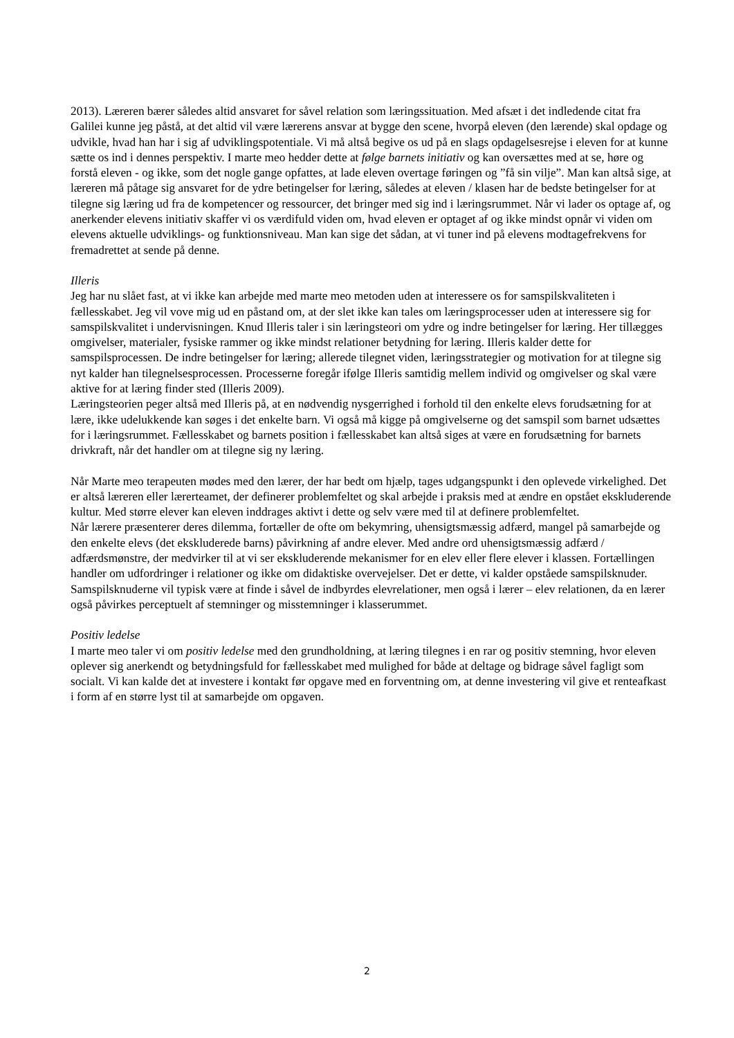2013). Læreren bærer således altid ansvaret for såvel relation som læringssituation. Med afsæt i det indledende citat fra Galilei kunne jeg påstå, at det altid vil være lærerens ansvar at bygge den scene, hvorpå eleven (den lærende) skal opdage og udvikle, hvad han har i sig af udviklingspotentiale. Vi må altså begive os ud på en slags opdagelsesrejse i eleven for at kunne sætte os ind i dennes perspektiv. I marte meo hedder dette at følge barnets initiativ og kan oversættes med at se, høre og forstå eleven - og ikke, som det nogle gange opfattes, at lade eleven overtage føringen og ”få sin vilje”. Man kan altså sige, at læreren må påtage sig ansvaret for de ydre betingelser for læring, således at eleven / klasen har de bedste betingelser for at tilegne sig læring ud fra de kompetencer og ressourcer, det bringer med sig ind i læringsrummet. Når vi lader os optage af, og anerkender elevens initiativ skaffer vi os værdifuld viden om, hvad eleven er optaget af og ikke mindst opnår vi viden om elevens aktuelle udviklings- og funktionsniveau. Man kan sige det sådan, at vi tuner ind på elevens modtagefrekvens for fremadrettet at sende på denne.
Illeris
Jeg har nu slået fast, at vi ikke kan arbejde med marte meo metoden uden at interessere os for samspilskvaliteten i fællesskabet. Jeg vil vove mig ud en påstand om, at der slet ikke kan tales om læringsprocesser uden at interessere sig for samspilskvalitet i undervisningen. Knud Illeris taler i sin læringsteori om ydre og indre betingelser for læring. Her tillægges omgivelser, materialer, fysiske rammer og ikke mindst relationer betydning for læring. Illeris kalder dette for samspilsprocessen. De indre betingelser for læring; allerede tilegnet viden, læringsstrategier og motivation for at tilegne sig nyt kalder han tilegnelsesprocessen. Processerne foregår ifølge Illeris samtidig mellem individ og omgivelser og skal være aktive for at læring finder sted (Illeris 2009).
Læringsteorien peger altså med Illeris på, at en nødvendig nysgerrighed i forhold til den enkelte elevs forudsætning for at lære, ikke udelukkende kan søges i det enkelte barn. Vi også må kigge på omgivelserne og det samspil som barnet udsættes for i læringsrummet. Fællesskabet og barnets position i fællesskabet kan altså siges at være en forudsætning for barnets drivkraft, når det handler om at tilegne sig ny læring.
Når Marte meo terapeuten mødes med den lærer, der har bedt om hjælp, tages udgangspunkt i den oplevede virkelighed. Det er altså læreren eller lærerteamet, der definerer problemfeltet og skal arbejde i praksis med at ændre en opstået ekskluderende kultur. Med større elever kan eleven inddrages aktivt i dette og selv være med til at definere problemfeltet.
Når lærere præsenterer deres dilemma, fortæller de ofte om bekymring, uhensigtsmæssig adfærd, mangel på samarbejde og den enkelte elevs (det ekskluderede barns) påvirkning af andre elever. Med andre ord uhensigtsmæssig adfærd / adfærdsmønstre, der medvirker til at vi ser ekskluderende mekanismer for en elev eller flere elever i klassen. Fortællingen handler om udfordringer i relationer og ikke om didaktiske overvejelser. Det er dette, vi kalder opståede samspilsknuder. Samspilsknuderne vil typisk være at finde i såvel de indbyrdes elevrelationer, men også i lærer – elev relationen, da en lærer også påvirkes perceptuelt af stemninger og misstemninger i klasserummet.
Positiv ledelse
I marte meo taler vi om positiv ledelse med den grundholdning, at læring tilegnes i en rar og positiv stemning, hvor eleven oplever sig anerkendt og betydningsfuld for fællesskabet med mulighed for både at deltage og bidrage såvel fagligt som socialt. Vi kan kalde det at investere i kontakt før opgave med en forventning om, at denne investering vil give et renteafkast i form af en større lyst til at samarbejde om opgaven.
2